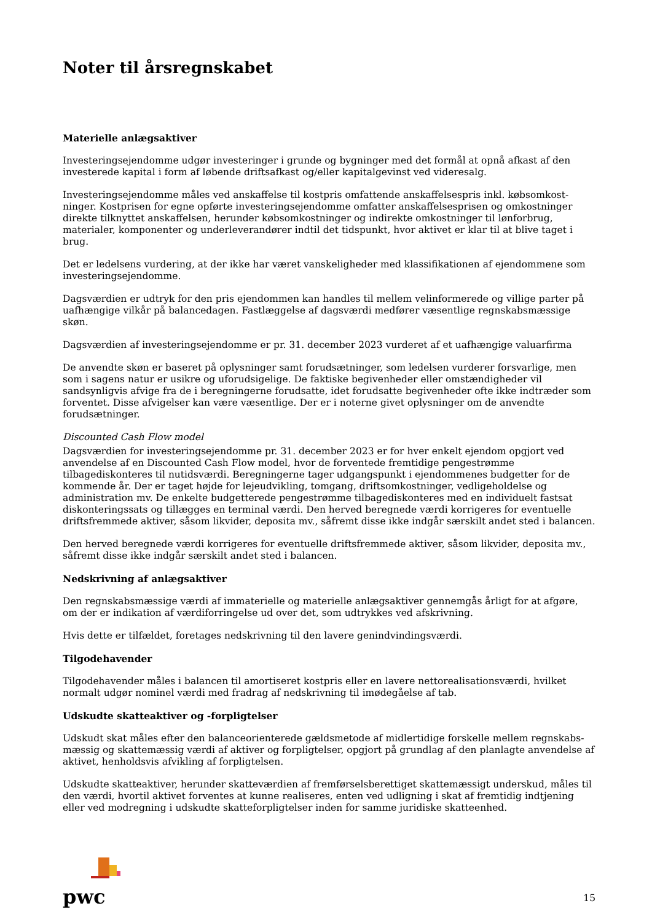Noter til årsregnskabet
Materielle anlægsaktiver
Investeringsejendomme udgør investeringer i grunde og bygninger med det formål at opnå afkast af den investerede kapital i form af løbende driftsafkast og/eller kapitalgevinst ved videresalg.
Investeringsejendomme måles ved anskaffelse til kostpris omfattende anskaffelsespris inkl. købsomkost-ninger. Kostprisen for egne opførte investeringsejendomme omfatter anskaffelsesprisen og omkostninger direkte tilknyttet anskaffelsen, herunder købsomkostninger og indirekte omkostninger til lønforbrug, materialer, komponenter og underleverandører indtil det tidspunkt, hvor aktivet er klar til at blive taget i brug.
Det er ledelsens vurdering, at der ikke har været vanskeligheder med klassifikationen af ejendommene som investeringsejendomme.
Dagsværdien er udtryk for den pris ejendommen kan handles til mellem velinformerede og villige parter på uafhængige vilkår på balancedagen. Fastlæggelse af dagsværdi medfører væsentlige regnskabsmæssige skøn.
Dagsværdien af investeringsejendomme er pr. 31. december 2023 vurderet af et uafhængige valuarfirma
De anvendte skøn er baseret på oplysninger samt forudsætninger, som ledelsen vurderer forsvarlige, men som i sagens natur er usikre og uforudsigelige. De faktiske begivenheder eller omstændigheder vil sandsynligvis afvige fra de i beregningerne forudsatte, idet forudsatte begivenheder ofte ikke indtræder som forventet. Disse afvigelser kan være væsentlige. Der er i noterne givet oplysninger om de anvendte forudsætninger.
Discounted Cash Flow model
Dagsværdien for investeringsejendomme pr. 31. december 2023 er for hver enkelt ejendom opgjort ved anvendelse af en Discounted Cash Flow model, hvor de forventede fremtidige pengestrømme tilbagediskonteres til nutidsværdi. Beregningerne tager udgangspunkt i ejendommenes budgetter for de kommende år. Der er taget højde for lejeudvikling, tomgang, driftsomkostninger, vedligeholdelse og administration mv. De enkelte budgetterede pengestrømme tilbagediskonteres med en individuelt fastsat diskonteringssats og tillægges en terminal værdi. Den herved beregnede værdi korrigeres for eventuelle driftsfremmede aktiver, såsom likvider, deposita mv., såfremt disse ikke indgår særskilt andet sted i balancen.
Den herved beregnede værdi korrigeres for eventuelle driftsfremmede aktiver, såsom likvider, deposita mv., såfremt disse ikke indgår særskilt andet sted i balancen.
Nedskrivning af anlægsaktiver
Den regnskabsmæssige værdi af immaterielle og materielle anlægsaktiver gennemgås årligt for at afgøre, om der er indikation af værdiforringelse ud over det, som udtrykkes ved afskrivning.
Hvis dette er tilfældet, foretages nedskrivning til den lavere genindvindingsværdi.
Tilgodehavender
Tilgodehavender måles i balancen til amortiseret kostpris eller en lavere nettorealisationsværdi, hvilket normalt udgør nominel værdi med fradrag af nedskrivning til imødegåelse af tab.
Udskudte skatteaktiver og -forpligtelser
Udskudt skat måles efter den balanceorienterede gældsmetode af midlertidige forskelle mellem regnskabs-mæssig og skattemæssig værdi af aktiver og forpligtelser, opgjort på grundlag af den planlagte anvendelse af aktivet, henholdsvis afvikling af forpligtelsen.
Udskudte skatteaktiver, herunder skatteværdien af fremførselsberettiget skattemæssigt underskud, måles til den værdi, hvortil aktivet forventes at kunne realiseres, enten ved udligning i skat af fremtidig indtjening eller ved modregning i udskudte skatteforpligtelser inden for samme juridiske skatteenhed.
pwc
15